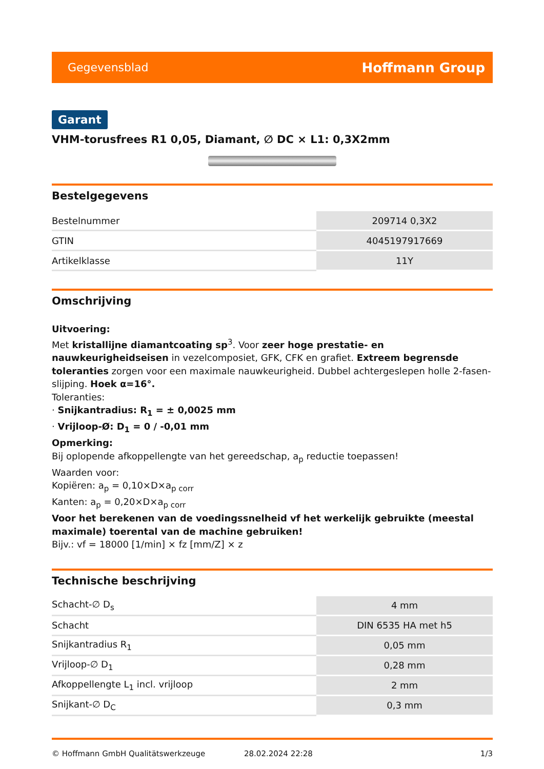Gegevensblad Hoffmann Group
Garant
VHM-torusfrees R1 0,05, Diamant, ∅ DC × L1: 0,3X2mm
Bestelgegevens
| Bestelnummer | 209714 0,3X2 |
| GTIN | 4045197917669 |
| Artikelklasse | 11Y |
Omschrijving
Uitvoering:
Met kristallijne diamantcoating sp<sup>3</sup>. Voor zeer hoge prestatie- en nauwkeurigheidseisen in vezelcomposiet, GFK, CFK en grafiet. Extreem begrensde toleranties zorgen voor een maximale nauwkeurigheid. Dubbel achtergeslepen holle 2-fasen-slijping. Hoek α=16°.
Toleranties:
· Snijkantradius: R<sub>1</sub> = ± 0,0025 mm
· Vrijloop-Ø: D<sub>1</sub> = 0 / -0,01 mm
Opmerking:
Bij oplopende afkoppellengte van het gereedschap, a<sub>p</sub> reductie toepassen!
Waarden voor:
Kopiëren: a<sub>p</sub> = 0,10×D×a<sub>p corr</sub>
Kanten: a<sub>p</sub> = 0,20×D×a<sub>p corr</sub>
Voor het berekenen van de voedingssnelheid vf het werkelijk gebruikte (meestal maximale) toerental van de machine gebruiken!
Bijv.: vf = 18000 [1/min] × fz [mm/Z] × z
Technische beschrijving
| Schacht-∅ D<sub>s</sub> | 4 mm |
| Schacht | DIN 6535 HA met h5 |
| Snijkantradius R<sub>1</sub> | 0,05 mm |
| Vrijloop-∅ D<sub>1</sub> | 0,28 mm |
| Afkoppellengte L<sub>1</sub> incl. vrijloop | 2 mm |
| Snijkant-∅ D<sub>C</sub> | 0,3 mm |
© Hoffmann GmbH Qualitätswerkzeuge 28.02.2024 22:28 1/3